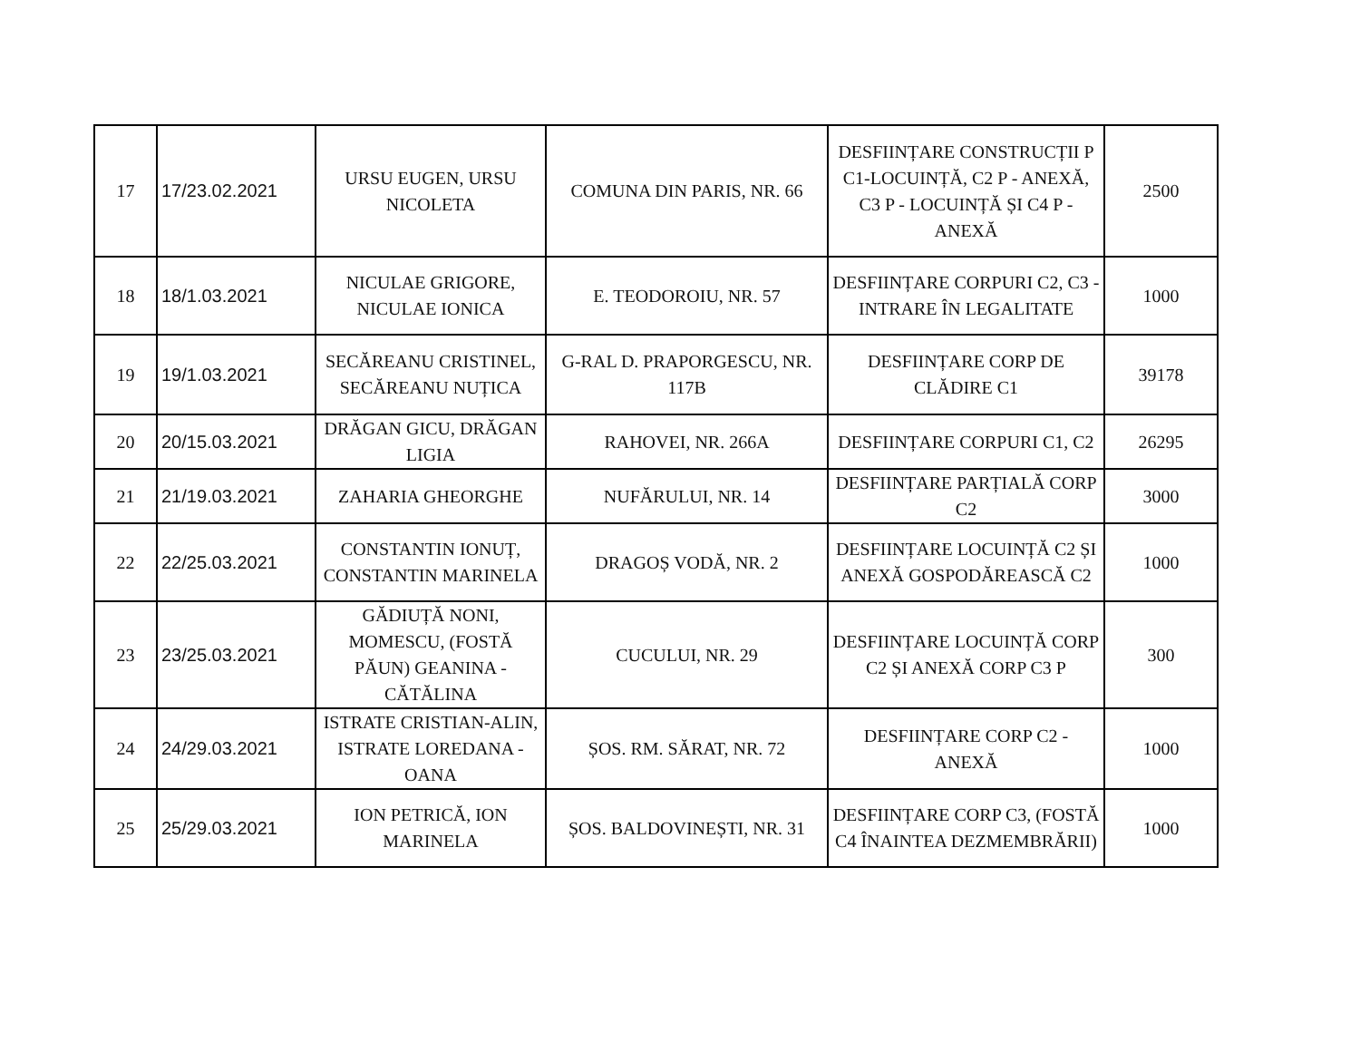| 17 | 17/23.02.2021 | URSU EUGEN, URSU NICOLETA | COMUNA DIN PARIS, NR. 66 | DESFIINȚARE CONSTRUCȚII P C1-LOCUINȚĂ, C2 P - ANEXĂ, C3 P - LOCUINȚĂ ȘI C4 P - ANEXĂ | 2500 |
| 18 | 18/1.03.2021 | NICULAE GRIGORE, NICULAE IONICA | E. TEODOROIU, NR. 57 | DESFIINȚARE CORPURI C2, C3 - INTRARE ÎN LEGALITATE | 1000 |
| 19 | 19/1.03.2021 | SECĂREANU CRISTINEL, SECĂREANU NUȚICA | G-RAL D. PRAPORGESCU, NR. 117B | DESFIINȚARE CORP DE CLĂDIRE C1 | 39178 |
| 20 | 20/15.03.2021 | DRĂGAN GICU, DRĂGAN LIGIA | RAHOVEI, NR. 266A | DESFIINȚARE CORPURI C1, C2 | 26295 |
| 21 | 21/19.03.2021 | ZAHARIA GHEORGHE | NUFĂRULUI, NR. 14 | DESFIINȚARE PARȚIALĂ CORP C2 | 3000 |
| 22 | 22/25.03.2021 | CONSTANTIN IONUȚ, CONSTANTIN MARINELA | DRAGOȘ VODĂ, NR. 2 | DESFIINȚARE LOCUINȚĂ C2 ȘI ANEXĂ GOSPODĂREASCĂ C2 | 1000 |
| 23 | 23/25.03.2021 | GĂDIUȚĂ NONI, MOMESCU, (FOSTĂ PĂUN) GEANINA - CĂTĂLINA | CUCULUI, NR. 29 | DESFIINȚARE LOCUINȚĂ CORP C2 ȘI ANEXĂ CORP C3 P | 300 |
| 24 | 24/29.03.2021 | ISTRATE CRISTIAN-ALIN, ISTRATE LOREDANA - OANA | ȘOS. RM. SĂRAT, NR. 72 | DESFIINȚARE CORP C2 - ANEXĂ | 1000 |
| 25 | 25/29.03.2021 | ION PETRICĂ, ION MARINELA | ȘOS. BALDOVINEȘTI, NR. 31 | DESFIINȚARE CORP C3, (FOSTĂ C4 ÎNAINTEA DEZMEMBRĂRII) | 1000 |